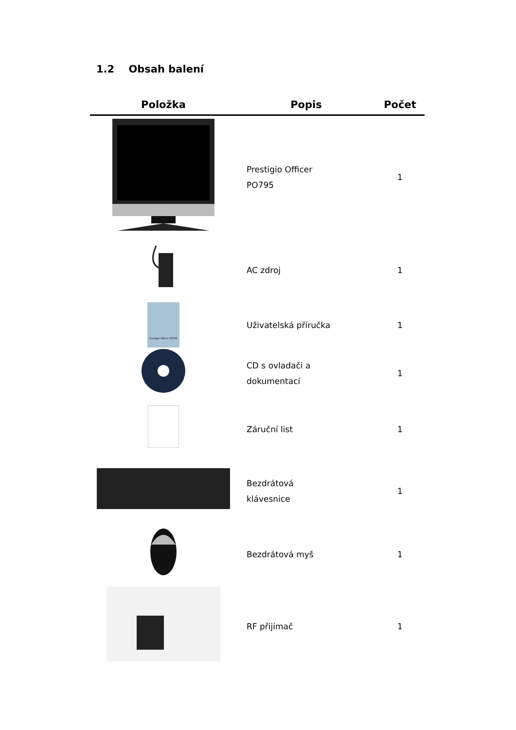1.2 Obsah balení
| Položka | Popis | Počet |
| --- | --- | --- |
| | Prestigio Officer PO795 | 1 |
| | AC zdroj | 1 |
| Prestigio Officer PO795 | Uživatelská příručka | 1 |
| | CD s ovladači a dokumentací | 1 |
| | Záruční list | 1 |
| | Bezdrátová klávesnice | 1 |
| | Bezdrátová myš | 1 |
| | RF přijímač | 1 |